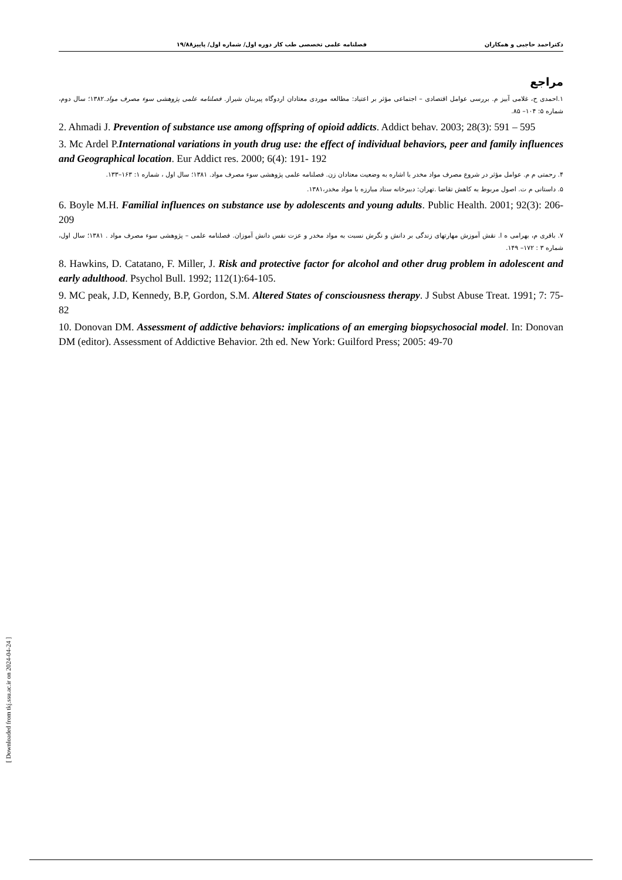دکتراحمد حاجبی و همکاران فصلنامه علمی تخصصی طب کار دوره اول/ شماره اول/ پاییز۱۹/۸۸
مراجع
۱.احمدی ح، غلامی آبیز م. بررسی عوامل اقتصادی – اجتماعی مؤثر بر اعتیاد: مطالعه موردی معتادان اردوگاه پیربنان شیراز. فصلنامه علمی پژوهشی سوء مصرف مواد.۱۳۸۲؛ سال دوم، شماره ۵: ۱۰۴– ۸۵.
2. Ahmadi J. Prevention of substance use among offspring of opioid addicts. Addict behav. 2003; 28(3): 591 – 595
3. Mc Ardel P.International variations in youth drug use: the effect of individual behaviors, peer and family influences and Geographical location. Eur Addict res. 2000; 6(4): 191- 192
۴. رحمتی م م. عوامل مؤثر در شروع مصرف مواد مخدر با اشاره به وضعیت معتادان زن. فصلنامه علمی پژوهشی سوء مصرف مواد. ۱۳۸۱؛ سال اول ، شماره ۱: ۱۶۳–۱۳۳.
۵. داستانی م ت. اصول مربوط به کاهش تقاضا .تهران: دبیرخانه ستاد مبارزه با مواد مخدر،۱۳۸۱.
6. Boyle M.H. Familial influences on substance use by adolescents and young adults. Public Health. 2001; 92(3): 206- 209
۷. باقری م، بهرامی ه ا. نقش آموزش مهارتهای زندگی بر دانش و نگرش نسبت به مواد مخدر و عزت نفس دانش آموزان. فصلنامه علمی – پژوهشی سوء مصرف مواد . ۱۳۸۱؛ سال اول، شماره ۳ : ۱۷۲– ۱۴۹.
8. Hawkins, D. Catatano, F. Miller, J. Risk and protective factor for alcohol and other drug problem in adolescent and early adulthood. Psychol Bull. 1992; 112(1):64-105.
9. MC peak, J.D, Kennedy, B.P, Gordon, S.M. Altered States of consciousness therapy. J Subst Abuse Treat. 1991; 7: 75-82
10. Donovan DM. Assessment of addictive behaviors: implications of an emerging biopsychosocial model. In: Donovan DM (editor). Assessment of Addictive Behavior. 2th ed. New York: Guilford Press; 2005: 49-70
[ Downloaded from tkj.ssu.ac.ir on 2024-04-24 ]